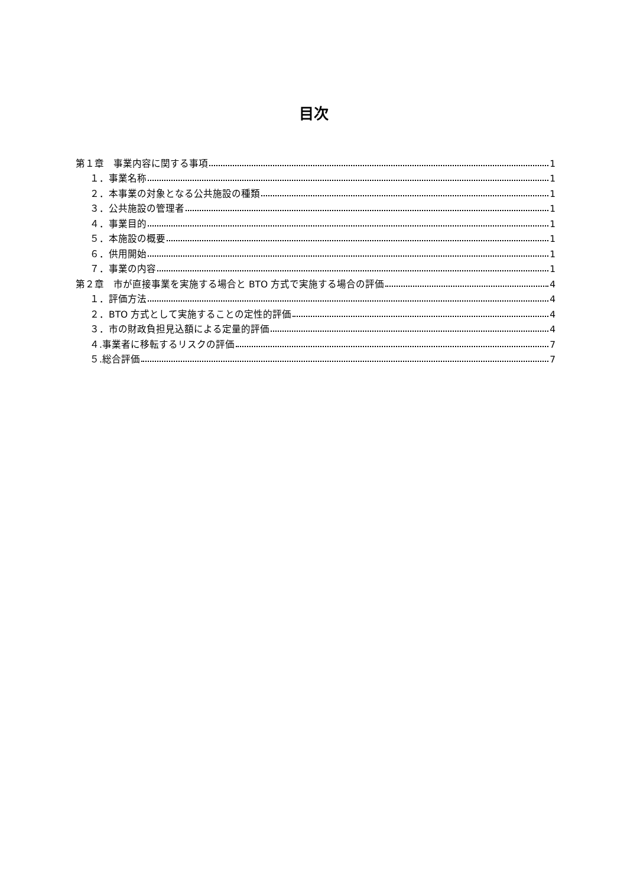目次
第１章　事業内容に関する事項 1
１．事業名称 1
２．本事業の対象となる公共施設の種類 1
３．公共施設の管理者 1
４．事業目的 1
５．本施設の概要 1
６．供用開始 1
７．事業の内容 1
第２章　市が直接事業を実施する場合と BTO 方式で実施する場合の評価 4
１．評価方法 4
２．BTO 方式として実施することの定性的評価 4
３．市の財政負担見込額による定量的評価 4
４.事業者に移転するリスクの評価 7
５.総合評価 7